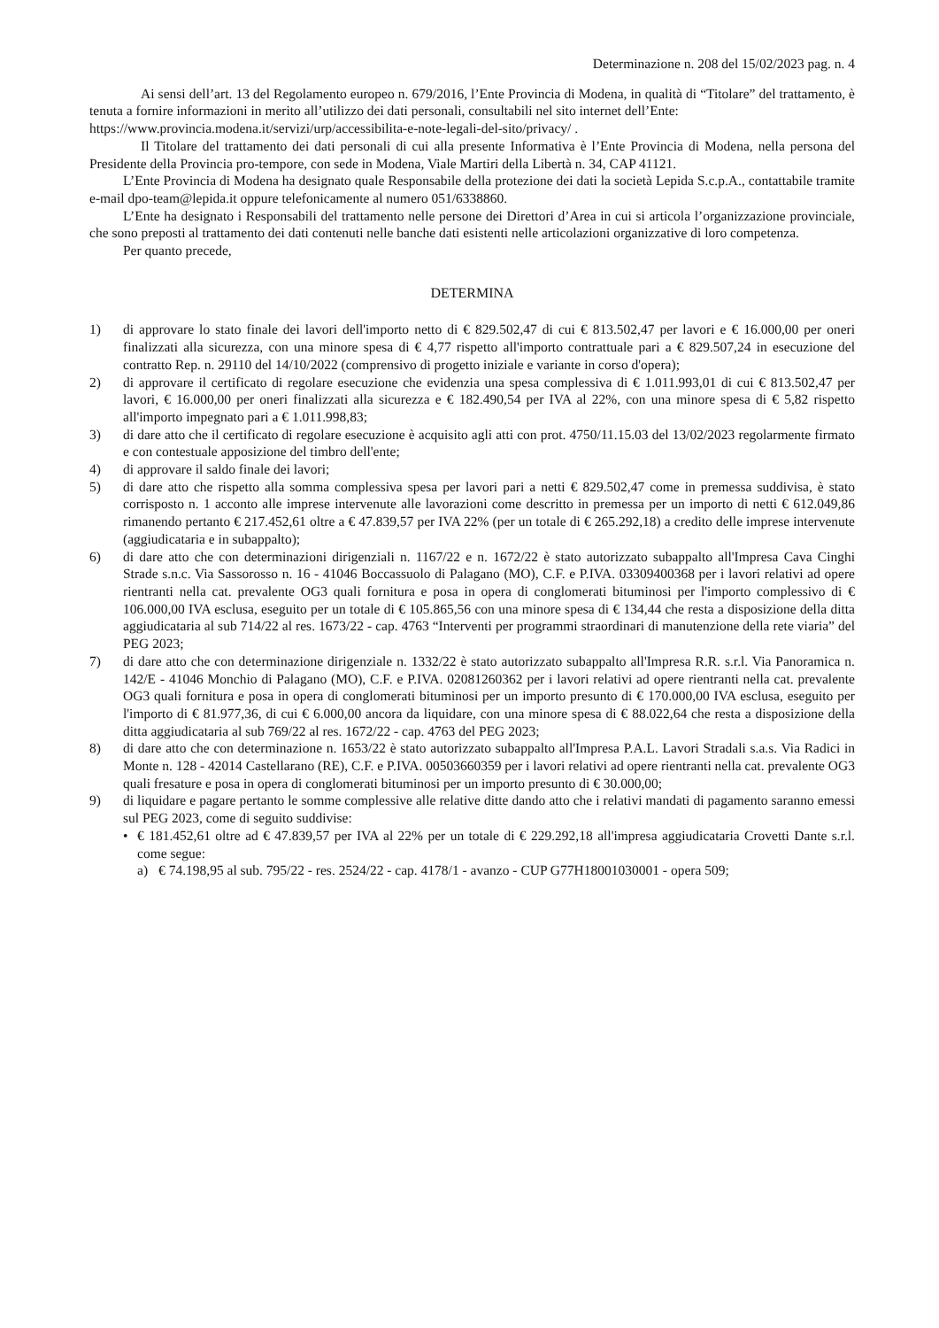Determinazione n. 208 del 15/02/2023 pag. n. 4
Ai sensi dell’art. 13 del Regolamento europeo n. 679/2016, l’Ente Provincia di Modena, in qualità di “Titolare” del trattamento, è tenuta a fornire informazioni in merito all’utilizzo dei dati personali, consultabili nel sito internet dell’Ente:
https://www.provincia.modena.it/servizi/urp/accessibilita-e-note-legali-del-sito/privacy/ .
Il Titolare del trattamento dei dati personali di cui alla presente Informativa è l’Ente Provincia di Modena, nella persona del Presidente della Provincia pro-tempore, con sede in Modena, Viale Martiri della Libertà n. 34, CAP 41121.
L’Ente Provincia di Modena ha designato quale Responsabile della protezione dei dati la società Lepida S.c.p.A., contattabile tramite e-mail dpo-team@lepida.it oppure telefonicamente al numero 051/6338860.
L’Ente ha designato i Responsabili del trattamento nelle persone dei Direttori d’Area in cui si articola l’organizzazione provinciale, che sono preposti al trattamento dei dati contenuti nelle banche dati esistenti nelle articolazioni organizzative di loro competenza.
Per quanto precede,
DETERMINA
1) di approvare lo stato finale dei lavori dell'importo netto di € 829.502,47 di cui € 813.502,47 per lavori e € 16.000,00 per oneri finalizzati alla sicurezza, con una minore spesa di € 4,77 rispetto all'importo contrattuale pari a € 829.507,24 in esecuzione del contratto Rep. n. 29110 del 14/10/2022 (comprensivo di progetto iniziale e variante in corso d'opera);
2) di approvare il certificato di regolare esecuzione che evidenzia una spesa complessiva di € 1.011.993,01 di cui € 813.502,47 per lavori, € 16.000,00 per oneri finalizzati alla sicurezza e € 182.490,54 per IVA al 22%, con una minore spesa di € 5,82 rispetto all'importo impegnato pari a € 1.011.998,83;
3) di dare atto che il certificato di regolare esecuzione è acquisito agli atti con prot. 4750/11.15.03 del 13/02/2023 regolarmente firmato e con contestuale apposizione del timbro dell'ente;
4) di approvare il saldo finale dei lavori;
5) di dare atto che rispetto alla somma complessiva spesa per lavori pari a netti € 829.502,47 come in premessa suddivisa, è stato corrisposto n. 1 acconto alle imprese intervenute alle lavorazioni come descritto in premessa per un importo di netti € 612.049,86 rimanendo pertanto € 217.452,61 oltre a € 47.839,57 per IVA 22% (per un totale di € 265.292,18) a credito delle imprese intervenute (aggiudicataria e in subappalto);
6) di dare atto che con determinazioni dirigenziali n. 1167/22 e n. 1672/22 è stato autorizzato subappalto all'Impresa Cava Cinghi Strade s.n.c. Via Sassorosso n. 16 - 41046 Boccassuolo di Palagano (MO), C.F. e P.IVA. 03309400368 per i lavori relativi ad opere rientranti nella cat. prevalente OG3 quali fornitura e posa in opera di conglomerati bituminosi per l'importo complessivo di € 106.000,00 IVA esclusa, eseguito per un totale di € 105.865,56 con una minore spesa di € 134,44 che resta a disposizione della ditta aggiudicataria al sub 714/22 al res. 1673/22 - cap. 4763 “Interventi per programmi straordinari di manutenzione della rete viaria” del PEG 2023;
7) di dare atto che con determinazione dirigenziale n. 1332/22 è stato autorizzato subappalto all'Impresa R.R. s.r.l. Via Panoramica n. 142/E - 41046 Monchio di Palagano (MO), C.F. e P.IVA. 02081260362 per i lavori relativi ad opere rientranti nella cat. prevalente OG3 quali fornitura e posa in opera di conglomerati bituminosi per un importo presunto di € 170.000,00 IVA esclusa, eseguito per l'importo di € 81.977,36, di cui € 6.000,00 ancora da liquidare, con una minore spesa di € 88.022,64 che resta a disposizione della ditta aggiudicataria al sub 769/22 al res. 1672/22 - cap. 4763 del PEG 2023;
8) di dare atto che con determinazione n. 1653/22 è stato autorizzato subappalto all'Impresa P.A.L. Lavori Stradali s.a.s. Via Radici in Monte n. 128 - 42014 Castellarano (RE), C.F. e P.IVA. 00503660359 per i lavori relativi ad opere rientranti nella cat. prevalente OG3 quali fresature e posa in opera di conglomerati bituminosi per un importo presunto di € 30.000,00;
9) di liquidare e pagare pertanto le somme complessive alle relative ditte dando atto che i relativi mandati di pagamento saranno emessi sul PEG 2023, come di seguito suddivise:
• € 181.452,61 oltre ad € 47.839,57 per IVA al 22% per un totale di € 229.292,18 all'impresa aggiudicataria Crovetti Dante s.r.l. come segue:
a) € 74.198,95 al sub. 795/22 - res. 2524/22 - cap. 4178/1 - avanzo - CUP G77H18001030001 - opera 509;